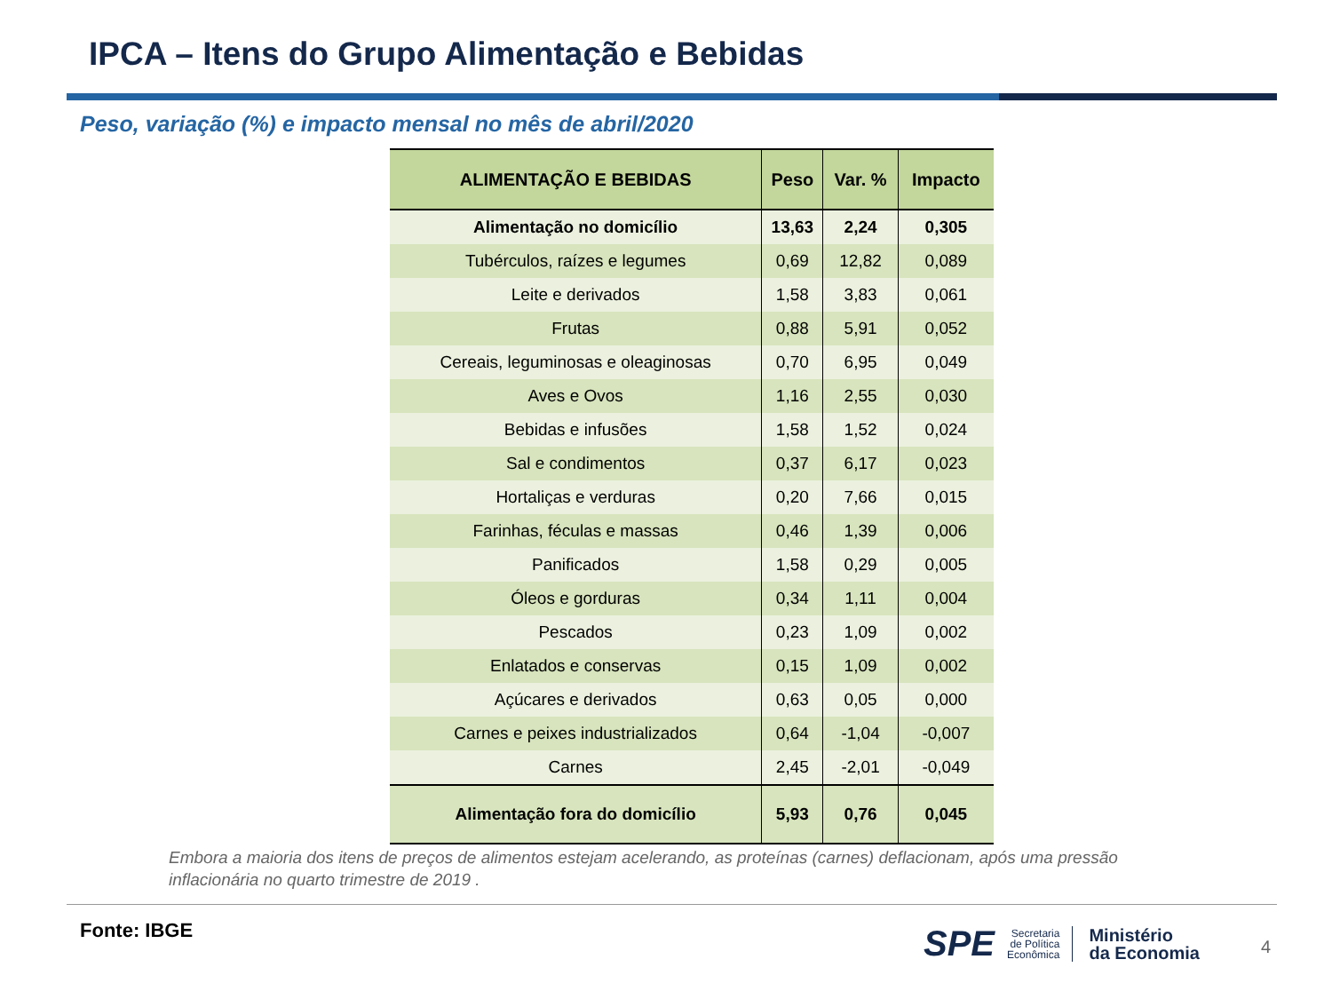IPCA – Itens do Grupo Alimentação e Bebidas
Peso, variação (%) e impacto mensal no mês de abril/2020
| ALIMENTAÇÃO E BEBIDAS | Peso | Var. % | Impacto |
| --- | --- | --- | --- |
| Alimentação no domicílio | 13,63 | 2,24 | 0,305 |
| Tubérculos, raízes e legumes | 0,69 | 12,82 | 0,089 |
| Leite e derivados | 1,58 | 3,83 | 0,061 |
| Frutas | 0,88 | 5,91 | 0,052 |
| Cereais, leguminosas e oleaginosas | 0,70 | 6,95 | 0,049 |
| Aves e Ovos | 1,16 | 2,55 | 0,030 |
| Bebidas e infusões | 1,58 | 1,52 | 0,024 |
| Sal e condimentos | 0,37 | 6,17 | 0,023 |
| Hortaliças e verduras | 0,20 | 7,66 | 0,015 |
| Farinhas, féculas e massas | 0,46 | 1,39 | 0,006 |
| Panificados | 1,58 | 0,29 | 0,005 |
| Óleos e gorduras | 0,34 | 1,11 | 0,004 |
| Pescados | 0,23 | 1,09 | 0,002 |
| Enlatados e conservas | 0,15 | 1,09 | 0,002 |
| Açúcares e derivados | 0,63 | 0,05 | 0,000 |
| Carnes e peixes industrializados | 0,64 | -1,04 | -0,007 |
| Carnes | 2,45 | -2,01 | -0,049 |
| Alimentação fora do domicílio | 5,93 | 0,76 | 0,045 |
Embora a maioria dos itens de preços de alimentos estejam acelerando, as proteínas (carnes) deflacionam, após uma pressão inflacionária no quarto trimestre de 2019 .
Fonte: IBGE
SPE Secretaria
de Política
Econômica Ministério
da Economia
4